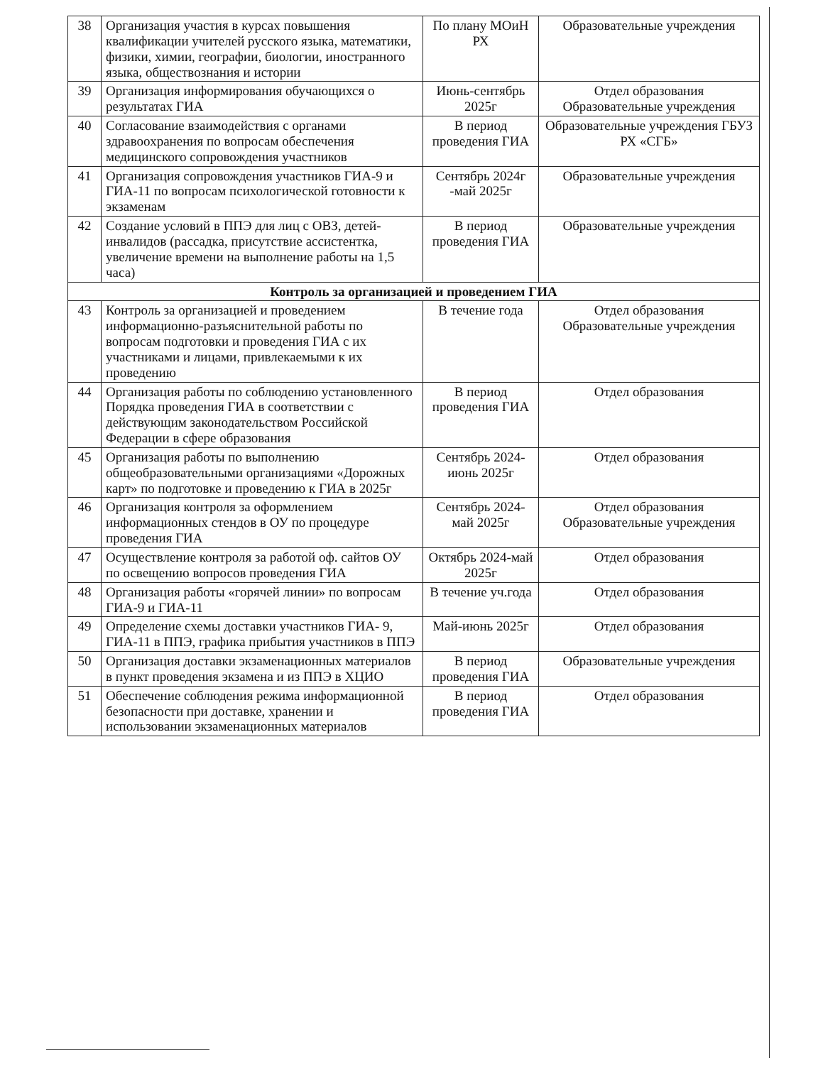| 38 | Организация участия в курсах повышения квалификации учителей русского языка, математики, физики, химии, географии, биологии, иностранного языка, обществознания и истории | По плану МОиН РХ | Образовательные учреждения |
| 39 | Организация информирования обучающихся о результатах ГИА | Июнь-сентябрь 2025г | Отдел образования Образовательные учреждения |
| 40 | Согласование взаимодействия с органами здравоохранения по вопросам обеспечения медицинского сопровождения участников | В период проведения ГИА | Образовательные учреждения ГБУЗ РХ «СГБ» |
| 41 | Организация сопровождения участников ГИА-9 и ГИА-11 по вопросам психологической готовности к экзаменам | Сентябрь 2024г -май 2025г | Образовательные учреждения |
| 42 | Создание условий в ППЭ для лиц с ОВЗ, детей-инвалидов (рассадка, присутствие ассистентка, увеличение времени на выполнение работы на 1,5 часа) | В период проведения ГИА | Образовательные учреждения |
| Контроль за организацией и проведением ГИА | | | |
| 43 | Контроль за организацией и проведением информационно-разъяснительной работы по вопросам подготовки и проведения ГИА с их участниками и лицами, привлекаемыми к их проведению | В течение года | Отдел образования Образовательные учреждения |
| 44 | Организация работы по соблюдению установленного Порядка проведения ГИА в соответствии с действующим законодательством Российской Федерации в сфере образования | В период проведения ГИА | Отдел образования |
| 45 | Организация работы по выполнению общеобразовательными организациями «Дорожных карт» по подготовке и проведению к ГИА в 2025г | Сентябрь 2024-июнь 2025г | Отдел образования |
| 46 | Организация контроля за оформлением информационных стендов в ОУ по процедуре проведения ГИА | Сентябрь 2024-май 2025г | Отдел образования Образовательные учреждения |
| 47 | Осуществление контроля за работой оф. сайтов ОУ по освещению вопросов проведения ГИА | Октябрь 2024-май 2025г | Отдел образования |
| 48 | Организация работы «горячей линии» по вопросам ГИА-9 и ГИА-11 | В течение уч.года | Отдел образования |
| 49 | Определение схемы доставки участников ГИА- 9, ГИА-11 в ППЭ, графика прибытия участников в ППЭ | Май-июнь 2025г | Отдел образования |
| 50 | Организация доставки экзаменационных материалов в пункт проведения экзамена и из ППЭ в ХЦИО | В период проведения ГИА | Образовательные учреждения |
| 51 | Обеспечение соблюдения режима информационной безопасности при доставке, хранении и использовании экзаменационных материалов | В период проведения ГИА | Отдел образования |